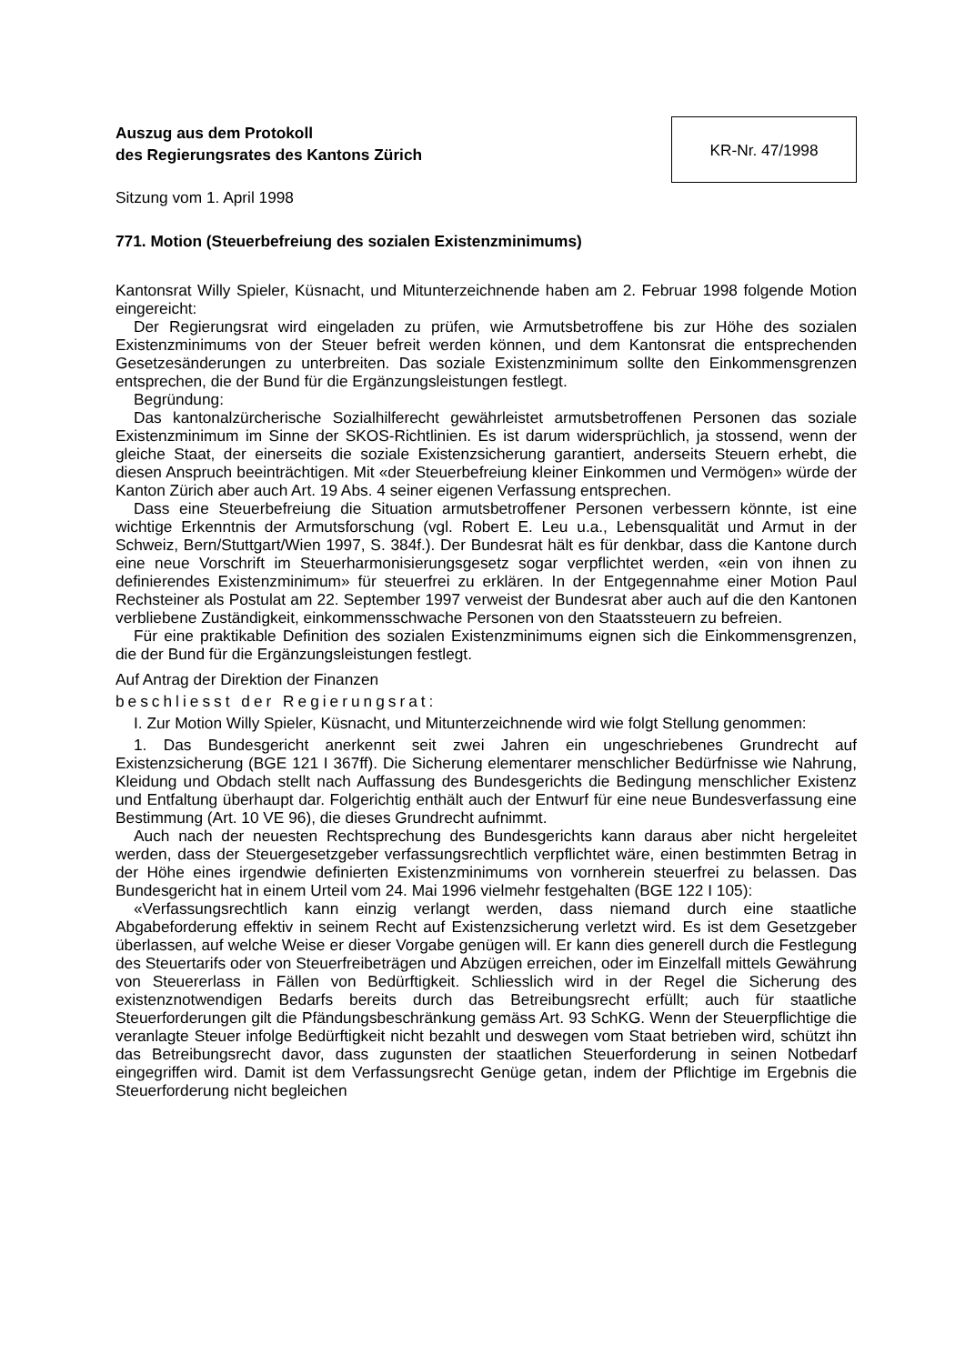Auszug aus dem Protokoll
des Regierungsrates des Kantons Zürich
KR-Nr. 47/1998
Sitzung vom 1. April 1998
771. Motion (Steuerbefreiung des sozialen Existenzminimums)
Kantonsrat Willy Spieler, Küsnacht, und Mitunterzeichnende haben am 2. Februar 1998 folgende Motion eingereicht:
Der Regierungsrat wird eingeladen zu prüfen, wie Armutsbetroffene bis zur Höhe des sozialen Existenzminimums von der Steuer befreit werden können, und dem Kantonsrat die entsprechenden Gesetzesänderungen zu unterbreiten. Das soziale Existenzminimum sollte den Einkommensgrenzen entsprechen, die der Bund für die Ergänzungsleistungen festlegt.
Begründung:
Das kantonalzürcherische Sozialhilferecht gewährleistet armutsbetroffenen Personen das soziale Existenzminimum im Sinne der SKOS-Richtlinien. Es ist darum widersprüchlich, ja stossend, wenn der gleiche Staat, der einerseits die soziale Existenzsicherung garantiert, anderseits Steuern erhebt, die diesen Anspruch beeinträchtigen. Mit «der Steuerbefreiung kleiner Einkommen und Vermögen» würde der Kanton Zürich aber auch Art. 19 Abs. 4 seiner eigenen Verfassung entsprechen.
Dass eine Steuerbefreiung die Situation armutsbetroffener Personen verbessern könnte, ist eine wichtige Erkenntnis der Armutsforschung (vgl. Robert E. Leu u.a., Lebensqualität und Armut in der Schweiz, Bern/Stuttgart/Wien 1997, S. 384f.). Der Bundesrat hält es für denkbar, dass die Kantone durch eine neue Vorschrift im Steuerharmonisierungsgesetz sogar verpflichtet werden, «ein von ihnen zu definierendes Existenzminimum» für steuerfrei zu erklären. In der Entgegennahme einer Motion Paul Rechsteiner als Postulat am 22. September 1997 verweist der Bundesrat aber auch auf die den Kantonen verbliebene Zuständigkeit, einkommensschwache Personen von den Staatssteuern zu befreien.
Für eine praktikable Definition des sozialen Existenzminimums eignen sich die Einkommensgrenzen, die der Bund für die Ergänzungsleistungen festlegt.
Auf Antrag der Direktion der Finanzen
beschliesst der Regierungsrat:
I. Zur Motion Willy Spieler, Küsnacht, und Mitunterzeichnende wird wie folgt Stellung genommen:
1. Das Bundesgericht anerkennt seit zwei Jahren ein ungeschriebenes Grundrecht auf Existenzsicherung (BGE 121 I 367ff). Die Sicherung elementarer menschlicher Bedürfnisse wie Nahrung, Kleidung und Obdach stellt nach Auffassung des Bundesgerichts die Bedingung menschlicher Existenz und Entfaltung überhaupt dar. Folgerichtig enthält auch der Entwurf für eine neue Bundesverfassung eine Bestimmung (Art. 10 VE 96), die dieses Grundrecht aufnimmt.
Auch nach der neuesten Rechtsprechung des Bundesgerichts kann daraus aber nicht hergeleitet werden, dass der Steuergesetzgeber verfassungsrechtlich verpflichtet wäre, einen bestimmten Betrag in der Höhe eines irgendwie definierten Existenzminimums von vornherein steuerfrei zu belassen. Das Bundesgericht hat in einem Urteil vom 24. Mai 1996 vielmehr festgehalten (BGE 122 I 105):
«Verfassungsrechtlich kann einzig verlangt werden, dass niemand durch eine staatliche Abgabeforderung effektiv in seinem Recht auf Existenzsicherung verletzt wird. Es ist dem Gesetzgeber überlassen, auf welche Weise er dieser Vorgabe genügen will. Er kann dies generell durch die Festlegung des Steuertarifs oder von Steuerfreibeträgen und Abzügen erreichen, oder im Einzelfall mittels Gewährung von Steuererlass in Fällen von Bedürftigkeit. Schliesslich wird in der Regel die Sicherung des existenznotwendigen Bedarfs bereits durch das Betreibungsrecht erfüllt; auch für staatliche Steuerforderungen gilt die Pfändungsbeschränkung gemäss Art. 93 SchKG. Wenn der Steuerpflichtige die veranlagte Steuer infolge Bedürftigkeit nicht bezahlt und deswegen vom Staat betrieben wird, schützt ihn das Betreibungsrecht davor, dass zugunsten der staatlichen Steuerforderung in seinen Notbedarf eingegriffen wird. Damit ist dem Verfassungsrecht Genüge getan, indem der Pflichtige im Ergebnis die Steuerforderung nicht begleichen